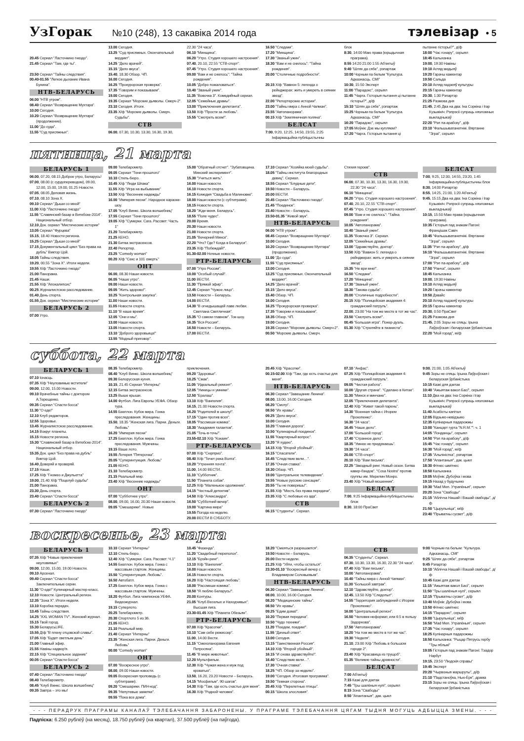УзГорак №10 (248), 13 сакавіка 2014 года тэлевізар • 5
20.45 Сериал "Ласточкино гнездо".
21.45 Сериал "Там, где ты".
23.50 Сериал "Тайны следствия".
00.40-01.55 "Легкое дыхание Ивана Бунина".
НТВ-БЕЛАРУСЬ
06.00 "НТВ утром".
08.40 Сериал "Возвращение Мухтара".
10.00 Сегодня.
10.20 Сериал "Возвращение Мухтара" (продолжение).
11.00 "До суда".
11.55 "Суд присяжных".
13.00 Сегодня.
13.25 "Суд присяжных. Окончательный вердикт".
14.25 "Дело врачей".
15.15 "Дело вкуса".
15.40, 18.30 Обзор. ЧП.
16.00 Сегодня.
16.25 "Прокурорская проверка".
17.35 "Говорим и показываем".
19.00 Сегодня.
19.35 Сериал "Морские дьяволы. Смерч-2".
23.10 Сегодня. Итоги.
23.35 Х/ф "Морские дьяволы. Смерч. Судьбы".
СТВ
06.00, 07.30, 10.30, 13.30, 16.30, 19.30,
22.30 "24 часа".
06.10 "Минщина".
06.20 "Утро. Студия хорошего настроения".
07.40, 20.10, 22.55 "СТВ-спорт".
07.45 "Утро. Студия хорошего настроения".
09.00 "Вам и не снилось": "Тайна рождения".
10.05 "Добро пожаловаться".
10.40 "Званый ужин".
11.35 "Вовочка 3". Комедийный сериал.
12.05 "Семейные драмы".
13.00 "Приключения дилетанта".
13.50 Х/ф "Прости за любовь".
15.55 "Смотреть всем!".
16.50 "Следаки".
17.20 "Минщина".
17.30 "Званый ужин".
18.30 "Вам и не снилось": "Тайна рождения".
20.00 "Столичные подробности".
20.15 Х/ф "Вавион 5: легенда о рейнджерах: жить и умереть в сиянии звезд".
22.00 "Репортерские истории".
23.00 "Тайны мира с Анной Чапман".
23.55 "Автопанорама".
00.15 Х/ф "Земляничная поляна".
БЕЛСАТ
7:00, 9:20, 12:25, 14:50, 23:55, 2:25 Інфармацыйна-публіцыстычны
блок
8:30, 14:00 Маю права (юрыдычная праграма).
8:55 14:20 21:00 1:55 Аб'ектыў
9:40 "Шлях да сябе", рэпартаж
10:00 Чорным па белым "Культура. Адказнасць. СМІ"
10:30, 15:50 Эксперт
11:00 "Парадокс", серыял
11:45 "Чарга. Гісторыя пытання ці пытанне гісторыі?", д/ф
15:10 "Шлях да сябе", рэпартаж
15:25 Чорным па белым "Культура. Адказнасць. СМІ"
16:20 "Парадокс", серыял
17:05 Моўнік: Дзе мы купляем?
17:20 "Чарга. Гісторыя пытання ці
пытанне гісторыі?", д/ф
18:00 "Час гонару", серыял
18:45 Калыханка
19:00, 19:30 Навіны
19:10 Агляд медыяў
19:20 Гарачы каментар
19:50 Сальда
20:10 Агляд падзеяў культуры
20:15 Гарачы каментар
20:30, 1:30 Рэпартэр
21:25 Размова дня
21:45, 2:45 Два на два: Іна Соркіна і Ігар Кузьмініч: Рэпрэсіі супраць нязломных выкладчыкаў
22:20 "Рэп па-арабску", д/ф
23:10 "Фальшыватанетнікі. Вяртанне "Зграі", серыял
пятница, 21 марта
БЕЛАРУСЬ 1
06.00, 07.20, 08.15 Доброе утро, Беларусь!
07.00, 08.00 (с сурдопереводом), 09.00, 12.00, 15.00, 19.00, 01.25 Новости.
07.05, 08.05 Деловая жизнь.
07.10, 08.10 Зона Х.
09.10 Сериал "Дыши со мной"
11.00 Х/ф "Ласточкино гнездо"
11.55 "Славянский базар в Витебске-2014". Национальный отбор.
12.10 Док. сериал "Мистические истории"
13.05 Сериал "Фурцева"
15.15, 18.40 Новости региона.
15.25 Сериал "Дыши со мной"
17.15 Документальный цикл "Без права на дубль" Виктор Цой.
18.05 Тайны следствия.
19.20, 00.55 "Зона Х". Итоги недели.
19.55 Х/ф "Ласточкино гнездо"
21.00 Панорама.
21.45 Наши.
21.55 Х/ф "Апокалипсис"
00.25 Журналистское расследование.
01.40 День спорта.
01.55 Док. сериал "Мистические истории"
БЕЛАРУСЬ 2
07.00 Утро.
09.00 Телебарометр.
09.05 Сериал "Тени прошлого"
10.10 Стиль-бюро.
10.45 Х/ф "Люди Шпака"
11.55 Х/ф "Игра на выбывание"
13.50 Х/ф "Весенние надежды"
16.00 "Империя песни". Народное караоке-шоу.
17.05 "Клуб Винкс. Школа волшебниц"
17.55 Сериал "Тени прошлого"
19.05 Х/ф "Сумерки. Сага. Рассвет: Часть 1"
21.20 Телебарометр.
21.25 КЕНО.
21.30 Битва экстрасенсов.
22.40 Репортер.
23.25 "Comedy woman"
00.20 Х/ф "Секс и 101 смерть"
ОНТ
06.00, 08.30 Наши новости.
06.05 "Наше утро".
09.00 Наши новости.
09.05 "Жить здорово!".
10.25 "Контрольная закупка".
11.00 Наши новости.
11.05 Новости спорта.
11.10 "В наше время".
12.05 "Они и мы".
13.00 Наши новости.
13.05 Новости спорта.
13.10 "Доброго здоровьица!"
13.55 "Модный приговор".
15.00 "Обратный отсчет". "Зубатовщина. Минский эксперимент".
15.30 "Учиться жить".
16.00 Наши новости.
16.10 Новости спорта.
16.15 Комедия "Свадьба в Малиновке".
18.00 Наши новости (с субтитрами).
18.15 Новости спорта.
18.20 "Жди меня. Беларусь".
18.55 "Поле чудес".
20.00 Время.
20.30 Наши новости.
21.00 Новости спорта.
21.05 "Вечерний Минск".
22.20 "Что? Где? Когда в Беларуси".
23.35 Х/ф "Побеждай!".
01.30-02.00 Ночные новости.
РТР-БЕЛАРУСЬ
07.00 "Утро России".
10.00 "Особый случай".
11.00 ВЕСТИ.
11.30 "Прямой эфир".
12.45 Сериал "Чужое лицо".
13.50 Новости – Беларусь.
14.00 ВЕСТИ.
14.30 "В огнедышащей лаве любви. Светлана Светличная".
15.35 "О самом главном". Ток-шоу.
16.35 "Вся Россия".
16.50 Новости – Беларусь.
17.00 ВЕСТИ.
17.10 Сериал "Хозяйка моей судьбы".
18.05 "Тайны института благородных девиц". Сериал.
18.55 Сериал "Блудные дети".
19.50 Новости – Беларусь.
20.00 ВЕСТИ.
20.45 Сериал "Ласточкино гнездо".
21.45 "Поединок".
23.40 Новости – Беларусь.
23.50-01.35 "Живой звук".
НТВ-БЕЛАРУСЬ
06.00 "НТВ утром".
08.45 Сериал "Возвращение Мухтара".
10.00 Сегодня.
10.20 Сериал "Возвращение Мухтара" (продолжение).
11.00 "До суда".
11.55 "Суд присяжных".
13.00 Сегодня.
13.25 "Суд присяжных. Окончательный вердикт".
14.25 "Дело врачей".
15.15 "Дело вкуса".
15.40 Обзор. ЧП.
16.00 Сегодня.
16.25 "Прокурорская проверка".
17.35 "Говорим и показываем".
18.35 Обзор. ЧП.
19.00 Сегодня.
19.35 Сериал "Морские дьяволы. Смерч-2".
00.50 "Морские дьяволы. Смерч.
Стихия героев".
СТВ
06.00, 07.30, 10.30, 13.30, 16.30, 19.30, 22.30 "24 часа".
06.10 "Минщина".
06.20 "Утро. Студия хорошего настроения".
07.40, 20.10, 22.55 "СТВ-спорт".
07.45 "Утро. Студия хорошего настроения".
09.00 "Вам и не снилось": "Тайна рождения".
10.05 "Автопанорама".
10.40 "Званый ужин".
11.35 "Вовочка 3". Сериал.
12.05 "Семейные драмы".
13.00 "Здравствуйте, доктор".
13.50 Х/ф "Вавион 5: легенда о рейнджерах: жить и умереть в сиянии звезд".
15.35 "Не ври мне!".
16.50 "Следаки".
17.20 "Минщина".
17.30 "Званый ужин".
18.30 "Такова судьба".
20.00 "Столичные подробности".
20.15 Х/ф "Полицейская академия 4: гражданский патруль".
22.00, 23.00 "На том же месте в тот же час".
23.50 "Смотреть всем!".
00.45 "Большая игра". Покер-дуэль.
01.30 Х/ф "Стреляйте в пианиста".
БЕЛСАТ
7:00, 9:25, 12:30, 14:55, 23:20, 1:45 Інфармацыйна-публіцыстычны блок
8:30, 14:00 Рэпартэр
8:55, 14:25, 21:00, 1:20 Аб'ектыў
9:45, 15:15 Два на два: Іна Соркіна і Ігар Кузьмініч: Рэпрэсіі супраць нязломных выкладчыкаў
10:15, 15:50 Маю права (юрыдычная праграма).
10:35 Гісторыя пад знакам Пагоні: Францішак Савіч
10:45 "Фальшыватанетнікі. Вяртанне "Зграі", серыял
11:35 "Рэп па-арабску", д/ф
16:10 "Фальшыватанетнікі. Вяртанне "Зграі", серыял
17:00 "Рэп па-арабску", д/ф
17:50 "Ранча", серыял
18:45 Калыханка
19:00, 19:30 Навіны
19:10 Агляд медыяў
19:20 Гарачы каментар
19:50 Дэвайс
20:10 Агляд падзеяў культуры
20:15 Гарачы каментар
20:30, 0:50 ПраСвет
21:25 Размова дня
21:45, 2:05 Зоры не спяць: Ірына Лаўроўская і беларуская ўрбаністыка
22:20 "Мой горад", м/ф
суббота, 22 марта
БЕЛАРУСЬ 1
07.10 Існасць.
07.35 Х/ф "Неуловимые мстители"
09.00, 12.00, 15.00 Новости.
09.10 Врачебные тайны с доктором А.Терещенко.
09.35 Сериал "Спасти босса"
11.30 "О еде!"
12.10 Клуб редакторов.
12.55 Здоровье.
13.45 Журналистское расследование.
14.15 Вокруг планеты.
15.15 Новости региона.
15.30 "Славянский базар в Витебске-2014". Национальный отбор.
15.35 Док. цикл "Без права на дубль" Виктор Цой.
16.40 Доверяй и проверяй.
17.15 Наши.
17.25 Х/ф "Гномео и Джульетта"
19.00, 21.40 Х/ф "Поцелуй судьбы"
21.00 Панорама.
23.30 День спорта.
23.40 Сериал "Спасти босса"
БЕЛАРУСЬ 2
07.30 Сериал "Ласточкино гнездо"
08.35 Телебарометр.
08.40 "Клуб Винкс. Школа волшебниц"
09.30 Белорусская кухня.
10.15, 21.45 Сериал "Интерны"
12.15 Битва экстрасенсов.
13.25 Выше крыши.
14.00 Футбол. Лига Европы УЕФА. Обзор тура.
14.55 Биатлон. Кубок мира. Гонка преследования. Женщины.
15.50, 18.35 "Женская лига. Парни. Деньги. Любовь"
16.20 "Империя песни"
17.25 Биатлон. Кубок мира. Гонка преследования. Мужчины.
19.15 Ваше лото.
19.55 Лотерея "Пятерочка".
20.05 "Суперинтуиция. Любовь"
21.05 КЕНО.
21.10 Телебарометр.
21.15 Реальный мир.
23.40 Х/ф "Весенние надежды"
ОНТ
07.00 "Субботнее утро".
08.00, 09.00, 16.00, 20.30 Наши новости.
09.05 "Смешарики". Новые
приключения.
09.20 "Здоровье".
10.25 "Смак".
11.05 "Идеальный ремонт".
12.05 "Умницы и умники".
12.50 "Ералаш".
13.10 Х/ф "Вангелия".
16.15, 21.00 Новости спорта.
16.20 "Родителей в школу!".
17.15 "Один против всех".
18.05 "Рассмеши комика".
18.30 "Академия талантов".
21.05 "Точь-в-точь!".
23.55-02.10 Х/ф "Кокаин".
РТР-БЕЛАРУСЬ
07.00 Х/ф "Сюрприз".
08.40 Х/ф "Течет река Волга".
10.20 "Утренняя почта".
11.00, 14.00 ВЕСТИ..
11.10 "Субботник".
11.50 "Планета собак".
12.25 Х/ф "Маленькое одолжение".
14.15 "Честный детектив".
14.50 Х/ф "Александра".
16.50 "Субботний вечер".
19.00 "Картина мира"
19.55 Погода на неделю.
20.00 ВЕСТИ В СУББОТУ.
20.45 Х/ф "Красотки".
00.15-02.00 Х/ф "Там, где есть счастье для меня".
НТВ-БЕЛАРУСЬ
06.30 Сериал "Завещание Ленина".
08.00, 13.00, 16.00 Сегодня.
08.20 "Смотр".
08.50 "Их нравы".
09.25 "Дело вкуса".
10.00 Сегодня.
10.20 "Главная дорога".
10.50 "Кулинарный поединок".
11.55 "Квартирный вопрос".
13.20 "Я худею".
14.15 Х/ф "Второй убойный".
16.15 "Спасатели".
16.45 "Следствие вели…".
17.35 "Очная ставка".
18.30 Обзор. ЧП.
19.00 "Центральное телевидение".
19.55 "Новые русские сенсации".
20.55 "Ты не поверишь!".
21.55 Х/ф "Месть без права передачи".
23.35 Х/ф "С любовью из ада".
СТВ
06.15 "Студенты". Сериал.
07.10 "Анфас".
07.25 Х/ф "Полицейская академия 4: гражданский патруль".
09.05 "Чистая работа".
10.00 "Другая страна". "Сделано в Китае".
11.30 "Минск и минчане".
12.05 "Приключения дилетанта".
12.40 Х/ф "Живет такой парень".
14.30 "Военная тайна с Игорем Прокопенко".
16.30 "24 часа".
16.45 "Наше дело".
17.00 "Большой город".
17.40 "Странное дело".
18.35 "Умнее не придумаешь".
19.30 "24 часа".
20.00 "СТВ-спорт".
20.10 Х/ф "Вам письмо".
22.25 "Звездный ринг. Новый сезон. Битва кавер-бэндов". "Cosa Nostra" против группы им. Мерилин Монро.
23.40 Х/ф "Новый мошенник".
БЕЛСАТ
7:00, 9:25 Інфармацыйна-публіцыстычны блок
8:30, 18:00 ПраСвет
9:00, 21:00, 1:05 Аб'ектыў
9:45 Зоры не спяць: Ірына Лаўроўская і беларуская ўрбаністыка
10:15 Казкі для дзетак
10:40 "Ажыятаж вакол Басі", серыял
11:10 Два на два: Іна Соркіна і Ігар Кузьмініч: Рэпрэсіі супраць нязломных выкладчыкаў
11:40 Асабісты капітал
12:05 Відзьмо-невідзьмо
12:35 Кулінарныя падарожжы
13:00 "Канцэрт гурта "N.R.M."": ч. 1
14:05 "Лонданцы", серыял
14:50 "Рэп па-арабску", д/ф
15:45 "Час гонару", серыял
16:30 "Мой горад", м/ф
17:35 "Альпіністка", рэпартаж
17:50 "Апантаныя", дак. цыкл
18:30 Фітнес-шмітнес
18:50 Калыханка
19:05 Моўнік: Дубоўка і мова
19:15 Назад у будучыню
19:30 "Mad Men. Утрапёныя", серыял
20:20 Зона "Свабоды"
21:15 "Аблічча Нашай і Вашай свабоды", д/ф
21:50 "Цырульніца", м/ф
23:40 "Прыватны сусвет", д/ф
воскресенье, 23 марта
БЕЛАРУСЬ 1
07.35 Х/ф "Новые приключения неуловимых"
09.00, 12.00, 15.00, 19.00 Новости.
09.10 Арсенал.
09.40 Сериал "Спасти босса" Заключительные серии.
11.30 "О еде!" Кулинарный мастер-класс.
12.10 Новости. Центральный регион.
12.35 "Зона Х". Итоги недели.
13.10 Коробка передач.
13.45 Тайны следствия.
14.25 "XXL WOMAN TV". Женский журнал.
15.15 Твой город.
15.30 БеларусьLIFE.
15.55 Д/ф "В плену отцовской славы".
17.05 Х/ф "Будет светлым день"
21.00 Главный эфир.
21.55 Навіны надвор'я.
22.15 Х/ф "Специальное задание"
00.05 Сериал "Спасти босса"
БЕЛАРУСЬ 2
07.40 Сериал "Ласточкино гнездо"
08.40 Телебарометр.
08.45 "Клуб Винкс. Школа волшебниц"
09.35 Завтра – это мы!
10.10 Сериал "Интерны"
12.10 Стиль-бюро.
12.40 Х/ф "Сумерки. Сага. Рассвет: Ч.1"
14.55 Биатлон. Кубок мира. Гонка с массовым стартом. Женщины.
15.50 "Суперинтуиция. Любовь".
16.50 Автобатл.
17.25 Биатлон. Кубок мира. Гонка с массовым стартом. Мужчины.
18.20 Футбол. Лига чемпионов УЕФА. Видеожурнал.
19.15 Суперлото.
20.25 Телебарометр.
20.30 Спортлото 5 из 36.
21.05 КЕНО.
21.10 Реальный мир.
21.40 Сериал "Интерны"
23.35 "Женская лига. Парни. Деньги. Любовь"
00.00 "Comedy woman"
ОНТ
07.00 "Воскресное утро".
08.00, 09.00 Наши новости.
09.05 Воскресная проповедь (с субтитрами).
09.20 "Смешарики. ПИН-код".
09.35 "Непутевые заметки".
09.55 "Пока все дома".
10.45 "Фазенда".
11.20 "Свадебный переполох".
12.15 "Брэйн-ринг".
13.10 Х/ф "Вангелия".
16.00 Наши новости.
16.15 Новости спорта.
16.20 Х/ф "Настоящая любовь".
18.00 "Рассмеши комика".
18.50 "Я люблю Беларусь!".
20.00 Контуры.
21.05 "Клуб Веселых и Находчивых". Высшая лига.
23.30-01.45 Х/ф "Планета Обезьян".
РТР-БЕЛАРУСЬ
07.00 Х/ф "Красотки".
10.10 "Сам себе режиссер".
11.00, 14.00 Вести.
11.15 "Смехопанорама Евгения Петросяна".
11.45 "В мире животных".
12.20 Мультфильм.
12.30 Х/ф "Чужая жена и муж под кроватью".
13.50, 16.20, 23.20 Новости – Беларусь.
14.15 "Мосфильм". 90 шагов".
14.30 Х/ф "Там, где есть счастье для меня".
16.30 Х/ф "Родной человек".
18.20 "Смеяться разрешается".
19.50 Новости – Беларусь.
20.00 Вести недели.
21.25 Х/ф "Уйти, чтобы остаться".
23.30-01.10 "Воскресный вечер с Владимиром Соловьевым".
НТВ-БЕЛАРУСЬ
06.30 Сериал "Завещание Ленина".
08.00, 10.00, 16.00 Сегодня.
08.20 ""Медицинские тайны".
08.50 "Их нравы".
09.25 "Едим дома!".
10.20 "Первая передача".
10.50 "Чудо техники".
11.20 "Поедем, поедим!".
11.55 "Дачный ответ".
13.00 Сегодня.
13.15 "Таинственная Россия".
14.10 Х/ф "Второй убойный".
16.15 "И снова здравствуйте!".
16.40 "Следствие вели…".
17.30 "Очная ставка".
18.25 "ЧП. Обзор за неделю".
19.00 "Сегодня. Итоговая программа".
19.50 "Темная сторона".
20.45 Х/ф "Перелетные птицы".
00.15 "Школа злословия".
СТВ
06.35 "Студенты". Сериал.
07.30, 10.30, 13.30, 16.30, 22.30 "24 часа".
07.40 Х/ф "Вам письмо".
10.00 "Автопанорама".
10.40 "Тайны мира с Анной Чапман".
11.30 "Большой завтрак".
12.10 "Здравствуйте, доктор".
12.45, 13.50 Х/ф "Следопыт".
14.55 "Территория заблуждений с Игорем Прокопенко".
16.00 "Центральный регион".
16.50 "Человек-неформат, или 6:5 в пользу Задорнова".
17.50 "Автопанорама".
18.20 "На том же месте в тот же час".
19.30 "Неделя".
21.10, 23.00 Х/ф "Любовь в большом городе 2".
23.40 Х/ф "Красавица из трущоб".
01.35 "Великие тайны древности".
БЕЛСАТ
7:00 Аб'ектыў
7:15 Казкі для дзетак
7:45 "Тры шалёныя нулі", серыял
8:15 Зона "Свабоды"
8:50 "Апантаныя", дак. цыкл
9:00 Чорным па белым: "Культура. Адказнасць. СМІ"
9:25 "Шлях да сябе", рэпартаж
9:45 Рэпартэр
10:10 "Аблічча Нашай і Вашай свабоды", д/ф
10:45 Казкі для дзетак
11:15 "Ажыятаж вакол Басі", серыял
11:50 "Тры шалёныя нулі", серыял
12:15 "Прыватны сусвет", д/ф
13:40 Моўнік: Дубоўка і мова
13:50 Фітнес-шмітнес
14:15 "Парадокс", серыял
15:00 "Цырульніца", м/ф
16:50 "Mad Men. Утрапёныя", серыял
17:35 "Час гонару", серыял
18:25 Кулінарныя падарожжы
18:50 Калыханка: "Рыцар Пятрусь гербу "Тры яблыкі"
19:05 Гісторыя пад знакам Пагоні: Тэадор Нарбут
19:15, 23:50 "Людскія справы"
19:45 Эксперт
20:20 "Чырвоныя маршруты", д/ф
21:10 "Падстаноўка, Нью-Ёрк", драма
23:15 Зоры не спяць: Ірына Лаўроўская і беларуская ўрбаністыка
- - - ПЕРАДРУК ПРАГРАМЫ КАНАЛАЎ ТЭЛЕБАЧАННЯ ЗАБАРОНЕНЫ. У ПРАГРАМЕ ТЭЛЕБАЧАННЯ ЦЯГАМ ТЫДНЯ МОГУЦЬ АДБЫЦЦА ЗМЕНЫ. - - -
Падпіска: 6.250 рублёў (на месяц), 18.750 рублёў (на квартал), 37.500 рублёў (на паўгода).